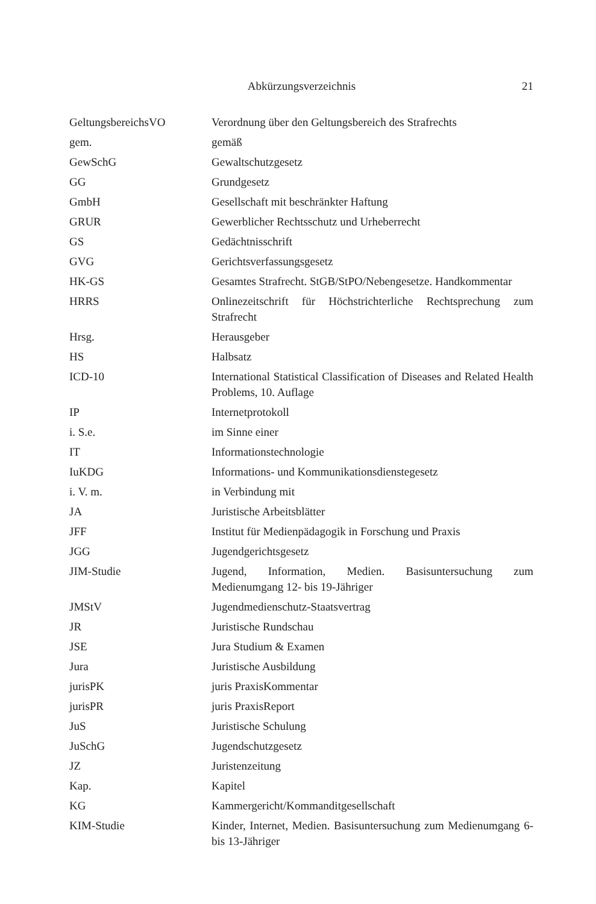Abkürzungsverzeichnis 21
| GeltungsbereichsVO | Verordnung über den Geltungsbereich des Strafrechts |
| gem. | gemäß |
| GewSchG | Gewaltschutzgesetz |
| GG | Grundgesetz |
| GmbH | Gesellschaft mit beschränkter Haftung |
| GRUR | Gewerblicher Rechtsschutz und Urheberrecht |
| GS | Gedächtnisschrift |
| GVG | Gerichtsverfassungsgesetz |
| HK-GS | Gesamtes Strafrecht. StGB/StPO/Nebengesetze. Handkommentar |
| HRRS | Onlinezeitschrift für Höchstrichterliche Rechtsprechung zum Strafrecht |
| Hrsg. | Herausgeber |
| HS | Halbsatz |
| ICD-10 | International Statistical Classification of Diseases and Related Health Problems, 10. Auflage |
| IP | Internetprotokoll |
| i. S.e. | im Sinne einer |
| IT | Informationstechnologie |
| IuKDG | Informations- und Kommunikationsdienstegesetz |
| i. V. m. | in Verbindung mit |
| JA | Juristische Arbeitsblätter |
| JFF | Institut für Medienpädagogik in Forschung und Praxis |
| JGG | Jugendgerichtsgesetz |
| JIM-Studie | Jugend, Information, Medien. Basisuntersuchung zum Medienumgang 12- bis 19-Jähriger |
| JMStV | Jugendmedienschutz-Staatsvertrag |
| JR | Juristische Rundschau |
| JSE | Jura Studium & Examen |
| Jura | Juristische Ausbildung |
| jurisPK | juris PraxisKommentar |
| jurisPR | juris PraxisReport |
| JuS | Juristische Schulung |
| JuSchG | Jugendschutzgesetz |
| JZ | Juristenzeitung |
| Kap. | Kapitel |
| KG | Kammergericht/Kommanditgesellschaft |
| KIM-Studie | Kinder, Internet, Medien. Basisuntersuchung zum Medienumgang 6- bis 13-Jähriger |